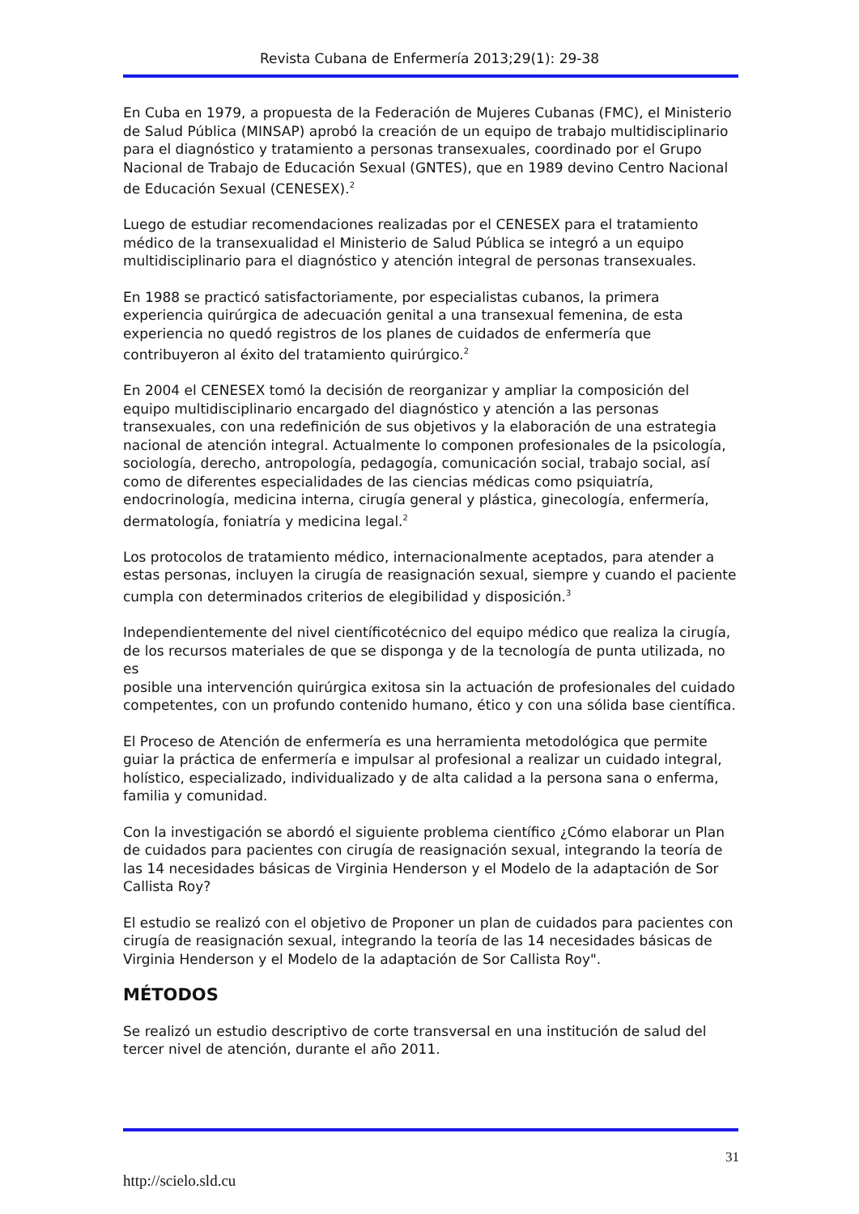Revista Cubana de Enfermería 2013;29(1): 29-38
En Cuba en 1979, a propuesta de la Federación de Mujeres Cubanas (FMC), el Ministerio de Salud Pública (MINSAP) aprobó la creación de un equipo de trabajo multidisciplinario para el diagnóstico y tratamiento a personas transexuales, coordinado por el Grupo Nacional de Trabajo de Educación Sexual (GNTES), que en 1989 devino Centro Nacional de Educación Sexual (CENESEX).<sup>2</sup>
Luego de estudiar recomendaciones realizadas por el CENESEX para el tratamiento médico de la transexualidad el Ministerio de Salud Pública se integró a un equipo multidisciplinario para el diagnóstico y atención integral de personas transexuales.
En 1988 se practicó satisfactoriamente, por especialistas cubanos, la primera experiencia quirúrgica de adecuación genital a una transexual femenina, de esta experiencia no quedó registros de los planes de cuidados de enfermería que contribuyeron al éxito del tratamiento quirúrgico.<sup>2</sup>
En 2004 el CENESEX tomó la decisión de reorganizar y ampliar la composición del equipo multidisciplinario encargado del diagnóstico y atención a las personas transexuales, con una redefinición de sus objetivos y la elaboración de una estrategia nacional de atención integral. Actualmente lo componen profesionales de la psicología, sociología, derecho, antropología, pedagogía, comunicación social, trabajo social, así como de diferentes especialidades de las ciencias médicas como psiquiatría, endocrinología, medicina interna, cirugía general y plástica, ginecología, enfermería, dermatología, foniatría y medicina legal.<sup>2</sup>
Los protocolos de tratamiento médico, internacionalmente aceptados, para atender a estas personas, incluyen la cirugía de reasignación sexual, siempre y cuando el paciente cumpla con determinados criterios de elegibilidad y disposición.<sup>3</sup>
Independientemente del nivel científicotécnico del equipo médico que realiza la cirugía, de los recursos materiales de que se disponga y de la tecnología de punta utilizada, no es
posible una intervención quirúrgica exitosa sin la actuación de profesionales del cuidado competentes, con un profundo contenido humano, ético y con una sólida base científica.
El Proceso de Atención de enfermería es una herramienta metodológica que permite guiar la práctica de enfermería e impulsar al profesional a realizar un cuidado integral, holístico, especializado, individualizado y de alta calidad a la persona sana o enferma, familia y comunidad.
Con la investigación se abordó el siguiente problema científico ¿Cómo elaborar un Plan de cuidados para pacientes con cirugía de reasignación sexual, integrando la teoría de las 14 necesidades básicas de Virginia Henderson y el Modelo de la adaptación de Sor Callista Roy?
El estudio se realizó con el objetivo de Proponer un plan de cuidados para pacientes con cirugía de reasignación sexual, integrando la teoría de las 14 necesidades básicas de Virginia Henderson y el Modelo de la adaptación de Sor Callista Roy".
MÉTODOS
Se realizó un estudio descriptivo de corte transversal en una institución de salud del tercer nivel de atención, durante el año 2011.
31
http://scielo.sld.cu